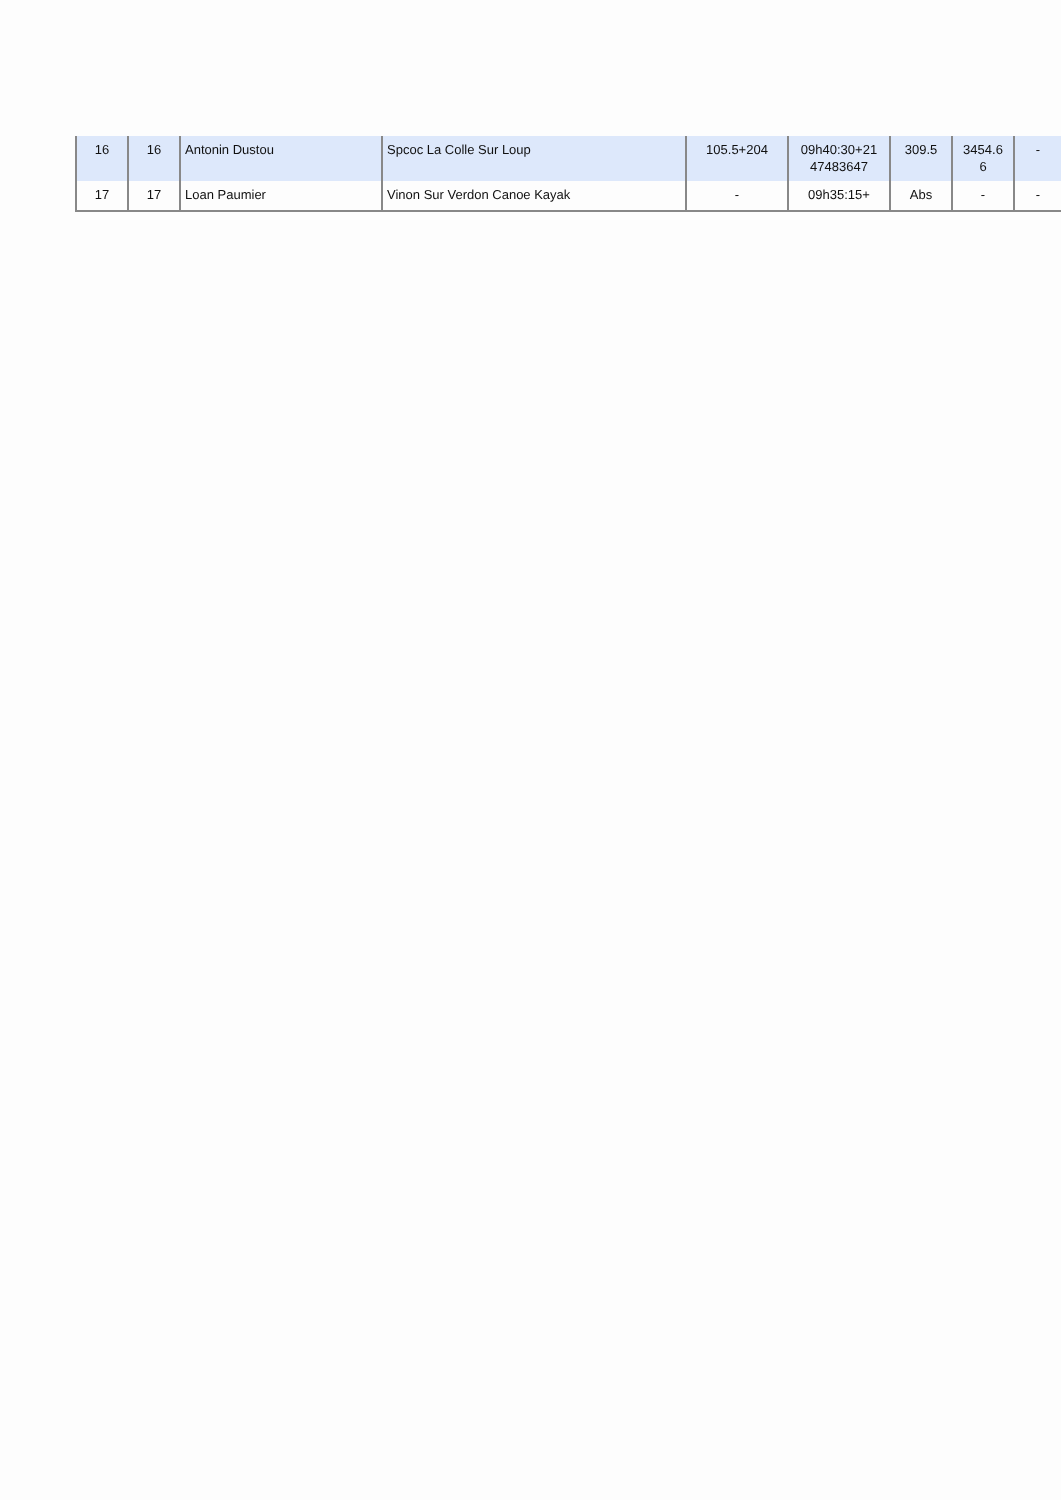| 16 | 16 | Antonin Dustou | Spcoc La Colle Sur Loup | 105.5+204 | 09h40:30+21 47483647 | 309.5 | 3454.6 6 | - |
| 17 | 17 | Loan Paumier | Vinon Sur Verdon Canoe Kayak | - | 09h35:15+ | Abs | - | - |